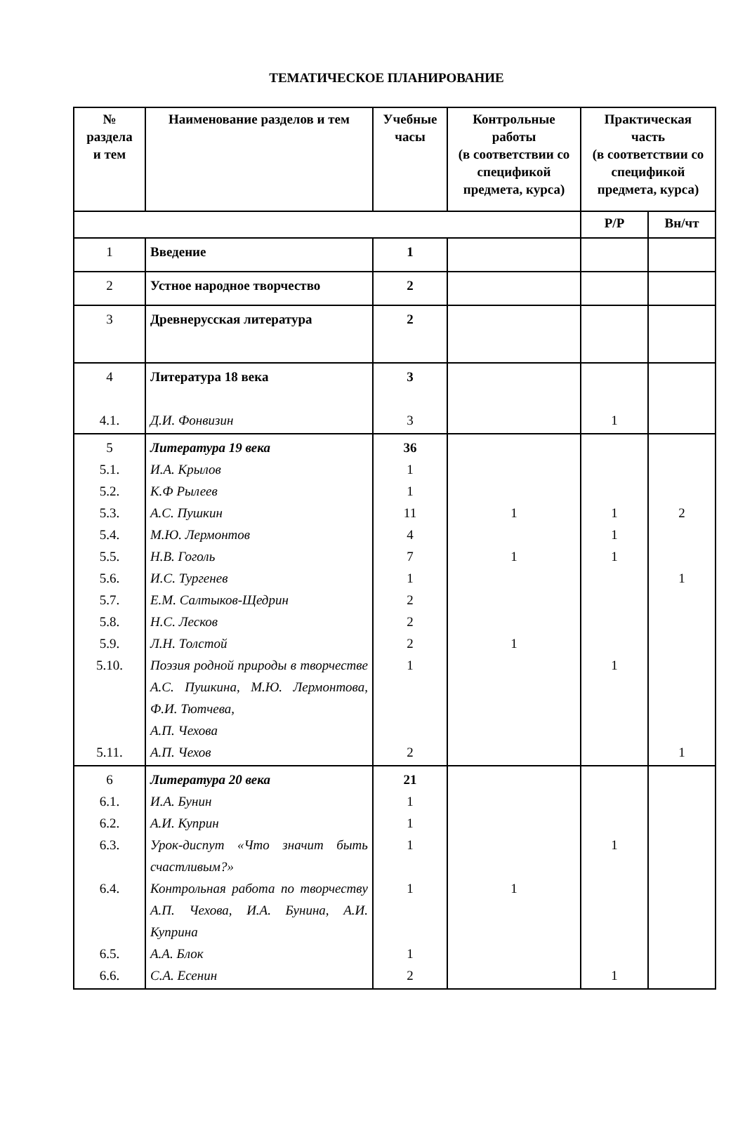ТЕМАТИЧЕСКОЕ ПЛАНИРОВАНИЕ
| № раздела и тем | Наименование разделов и тем | Учебные часы | Контрольные работы (в соответствии со спецификой предмета, курса) | Практическая часть (в соответствии со спецификой предмета, курса) | |
| --- | --- | --- | --- | --- | --- |
| | | | | Р/Р | Вн/чт |
| 1 | Введение | 1 | | | |
| 2 | Устное народное творчество | 2 | | | |
| 3 | Древнерусская литература | 2 | | | |
| 4 4.1. | Литература 18 века Д.И. Фонвизин | 3 3 | | 1 | |
| 5 5.1. 5.2. 5.3. 5.4. 5.5. 5.6. 5.7. 5.8. 5.9. 5.10. 5.11. | Литература 19 века И.А. Крылов К.Ф Рылеев А.С. Пушкин М.Ю. Лермонтов Н.В. Гоголь И.С. Тургенев Е.М. Салтыков-Щедрин Н.С. Лесков Л.Н. Толстой Поэзия родной природы в творчестве А.С. Пушкина, М.Ю. Лермонтова, Ф.И. Тютчева, А.П. Чехова А.П. Чехов | 36 1 1 11 4 7 1 2 2 2 1 2 | 1 1 1 | 1 1 1 1 | 2 1 1 |
| 6 6.1. 6.2. 6.3. 6.4. 6.5. 6.6. | Литература 20 века И.А. Бунин А.И. Куприн Урок-диспут «Что значит быть счастливым?» Контрольная работа по творчеству А.П. Чехова, И.А. Бунина, А.И. Куприна А.А. Блок С.А. Есенин | 21 1 1 1 1 1 2 | 1 | 1 1 | |